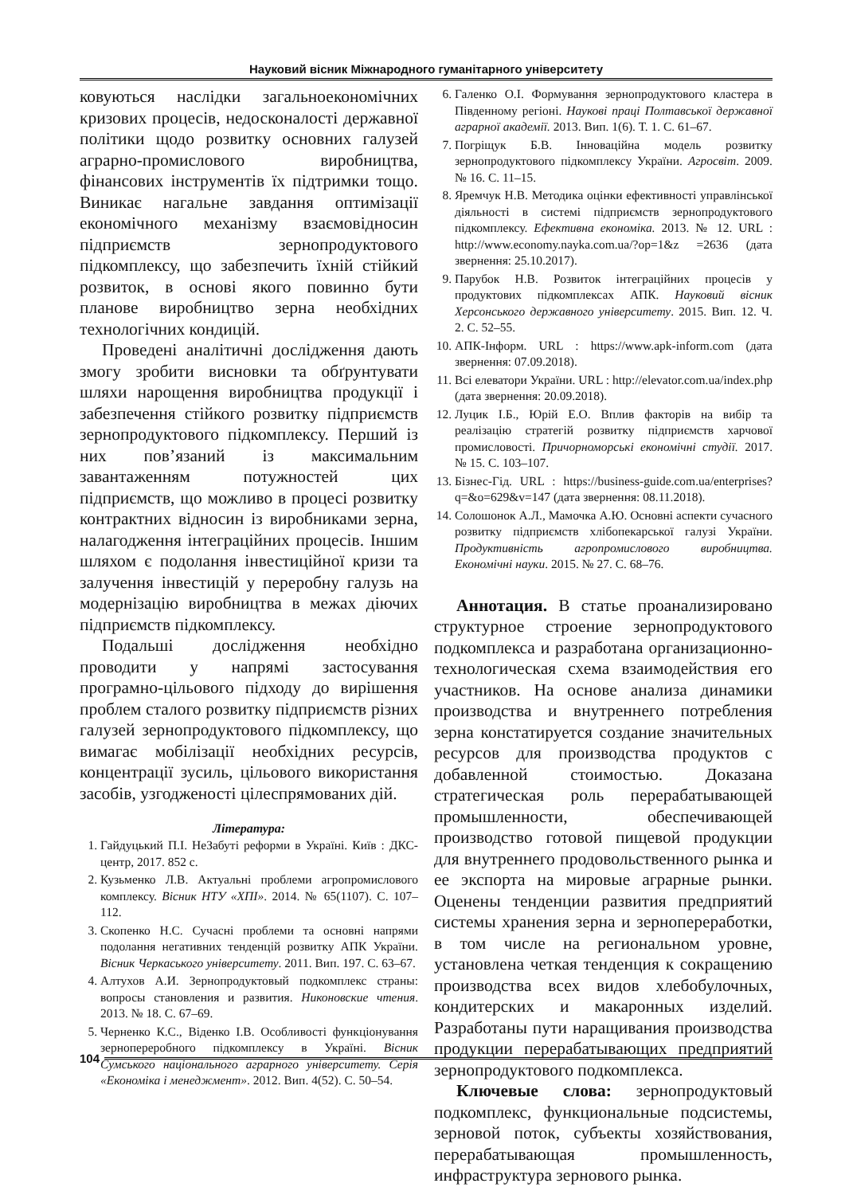Науковий вісник Міжнародного гуманітарного університету
ковуються наслідки загальноекономічних кризових процесів, недосконалості державної політики щодо розвитку основних галузей аграрно-промислового виробництва, фінансових інструментів їх підтримки тощо. Виникає нагальне завдання оптимізації економічного механізму взаємовідносин підприємств зернопродуктового підкомплексу, що забезпечить їхній стійкий розвиток, в основі якого повинно бути планове виробництво зерна необхідних технологічних кондицій.
Проведені аналітичні дослідження дають змогу зробити висновки та обґрунтувати шляхи нарощення виробництва продукції і забезпечення стійкого розвитку підприємств зернопродуктового підкомплексу. Перший із них пов’язаний із максимальним завантаженням потужностей цих підприємств, що можливо в процесі розвитку контрактних відносин із виробниками зерна, налагодження інтеграційних процесів. Іншим шляхом є подолання інвестиційної кризи та залучення інвестицій у переробну галузь на модернізацію виробництва в межах діючих підприємств підкомплексу.
Подальші дослідження необхідно проводити у напрямі застосування програмно-цільового підходу до вирішення проблем сталого розвитку підприємств різних галузей зернопродуктового підкомплексу, що вимагає мобілізації необхідних ресурсів, концентрації зусиль, цільового використання засобів, узгодженості цілеспрямованих дій.
Література:
1. Гайдуцький П.І. НеЗабуті реформи в Україні. Київ : ДКС-центр, 2017. 852 с.
2. Кузьменко Л.В. Актуальні проблеми агропромислового комплексу. Вісник НТУ «ХПІ». 2014. № 65(1107). С. 107–112.
3. Скопенко Н.С. Сучасні проблеми та основні напрями подолання негативних тенденцій розвитку АПК України. Вісник Черкаського університету. 2011. Вип. 197. С. 63–67.
4. Алтухов А.И. Зернопродуктовый подкомплекс страны: вопросы становления и развития. Никоновские чтения. 2013. № 18. С. 67–69.
5. Черненко К.С., Віденко І.В. Особливості функціонування зернопереробного підкомплексу в Україні. Вісник Сумського національного аграрного університету. Серія «Економіка і менеджмент». 2012. Вип. 4(52). С. 50–54.
6. Галенко О.І. Формування зернопродуктового кластера в Південному регіоні. Наукові праці Полтавської державної аграрної академії. 2013. Вип. 1(6). Т. 1. С. 61–67.
7. Погріщук Б.В. Інноваційна модель розвитку зернопродуктового підкомплексу України. Агросвіт. 2009. № 16. С. 11–15.
8. Яремчук Н.В. Методика оцінки ефективності управлінської діяльності в системі підприємств зернопродуктового підкомплексу. Ефективна економіка. 2013. № 12. URL : http://www.economy.nayka.com.ua/?op=1&z =2636 (дата звернення: 25.10.2017).
9. Парубок Н.В. Розвиток інтеграційних процесів у продуктових підкомплексах АПК. Науковий вісник Херсонського державного університету. 2015. Вип. 12. Ч. 2. С. 52–55.
10. АПК-Інформ. URL : https://www.apk-inform.com (дата звернення: 07.09.2018).
11. Всі елеватори України. URL : http://elevator.com.ua/index.php (дата звернення: 20.09.2018).
12. Луцик І.Б., Юрій Е.О. Вплив факторів на вибір та реалізацію стратегій розвитку підприємств харчової промисловості. Причорноморські економічні студії. 2017. № 15. С. 103–107.
13. Бізнес-Гід. URL : https://business-guide.com.ua/enterprises?q=&o=629&v=147 (дата звернення: 08.11.2018).
14. Солошонок А.Л., Мамочка А.Ю. Основні аспекти сучасного розвитку підприємств хлібопекарської галузі України. Продуктивність агропромислового виробництва. Економічні науки. 2015. № 27. С. 68–76.
Аннотация. В статье проанализировано структурное строение зернопродуктового подкомплекса и разработана организационно-технологическая схема взаимодействия его участников. На основе анализа динамики производства и внутреннего потребления зерна констатируется создание значительных ресурсов для производства продуктов с добавленной стоимостью. Доказана стратегическая роль перерабатывающей промышленности, обеспечивающей производство готовой пищевой продукции для внутреннего продовольственного рынка и ее экспорта на мировые аграрные рынки. Оценены тенденции развития предприятий системы хранения зерна и зернопереработки, в том числе на региональном уровне, установлена четкая тенденция к сокращению производства всех видов хлебобулочных, кондитерских и макаронных изделий. Разработаны пути наращивания производства продукции перерабатывающих предприятий зернопродуктового подкомплекса.
Ключевые слова: зернопродуктовый подкомплекс, функциональные подсистемы, зерновой поток, субъекты хозяйствования, перерабатывающая промышленность, инфраструктура зернового рынка.
104